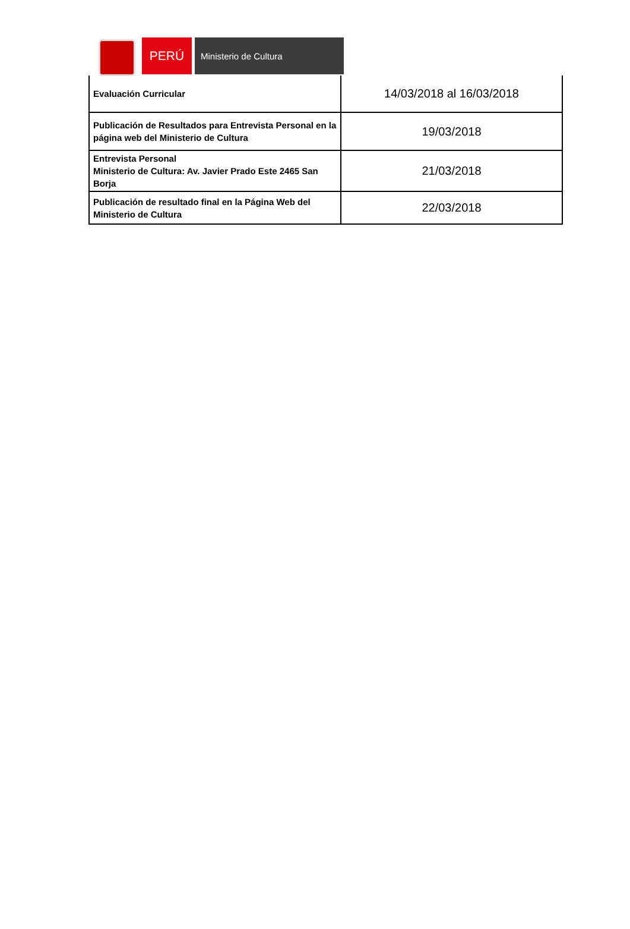PERÚ
Ministerio de Cultura
| Evaluación Curricular | 14/03/2018 al 16/03/2018 |
| Publicación de Resultados para Entrevista Personal en la página web del Ministerio de Cultura | 19/03/2018 |
| Entrevista Personal Ministerio de Cultura: Av. Javier Prado Este 2465 San Borja | 21/03/2018 |
| Publicación de resultado final en la Página Web del Ministerio de Cultura | 22/03/2018 |